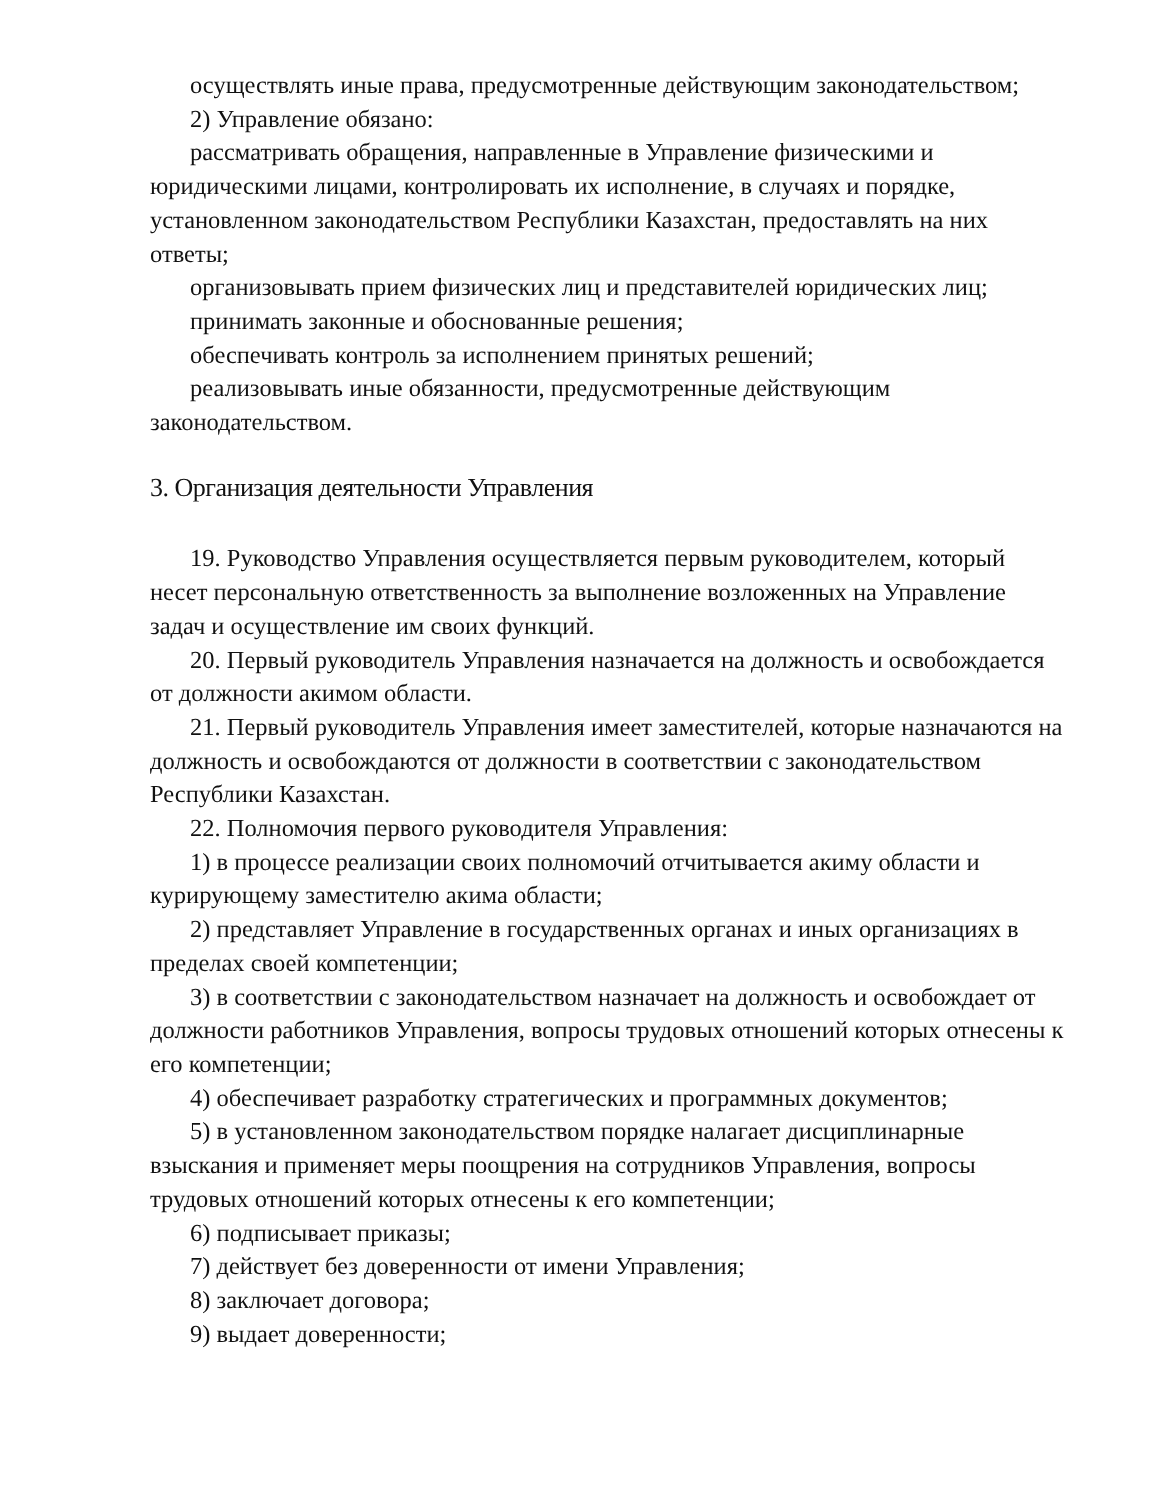осуществлять иные права, предусмотренные действующим законодательством;
2) Управление обязано:
рассматривать обращения, направленные в Управление физическими и юридическими лицами, контролировать их исполнение, в случаях и порядке, установленном законодательством Республики Казахстан, предоставлять на них ответы;
организовывать прием физических лиц и представителей юридических лиц;
принимать законные и обоснованные решения;
обеспечивать контроль за исполнением принятых решений;
реализовывать иные обязанности, предусмотренные действующим законодательством.
3. Организация деятельности Управления
19. Руководство Управления осуществляется первым руководителем, который несет персональную ответственность за выполнение возложенных на Управление задач и осуществление им своих функций.
20. Первый руководитель Управления назначается на должность и освобождается от должности акимом области.
21. Первый руководитель Управления имеет заместителей, которые назначаются на должность и освобождаются от должности в соответствии с законодательством Республики Казахстан.
22. Полномочия первого руководителя Управления:
1) в процессе реализации своих полномочий отчитывается акиму области и курирующему заместителю акима области;
2) представляет Управление в государственных органах и иных организациях в пределах своей компетенции;
3) в соответствии с законодательством назначает на должность и освобождает от должности работников Управления, вопросы трудовых отношений которых отнесены к его компетенции;
4) обеспечивает разработку стратегических и программных документов;
5) в установленном законодательством порядке налагает дисциплинарные взыскания и применяет меры поощрения на сотрудников Управления, вопросы трудовых отношений которых отнесены к его компетенции;
6) подписывает приказы;
7) действует без доверенности от имени Управления;
8) заключает договора;
9) выдает доверенности;